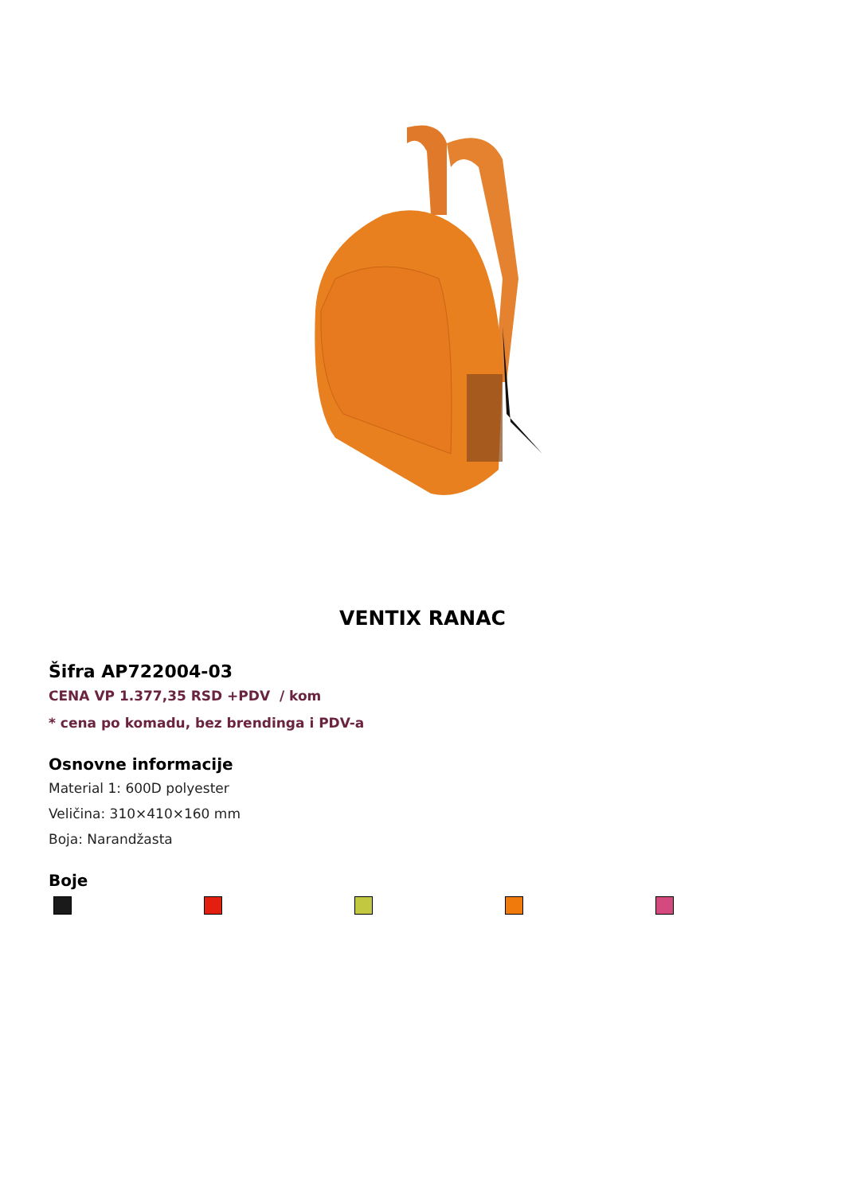VENTIX RANAC
Šifra AP722004-03
CENA VP 1.377,35 RSD +PDV / kom
* cena po komadu, bez brendinga i PDV-a
Osnovne informacije
Material 1: 600D polyester
Veličina: 310×410×160 mm
Boja: Narandžasta
Boje